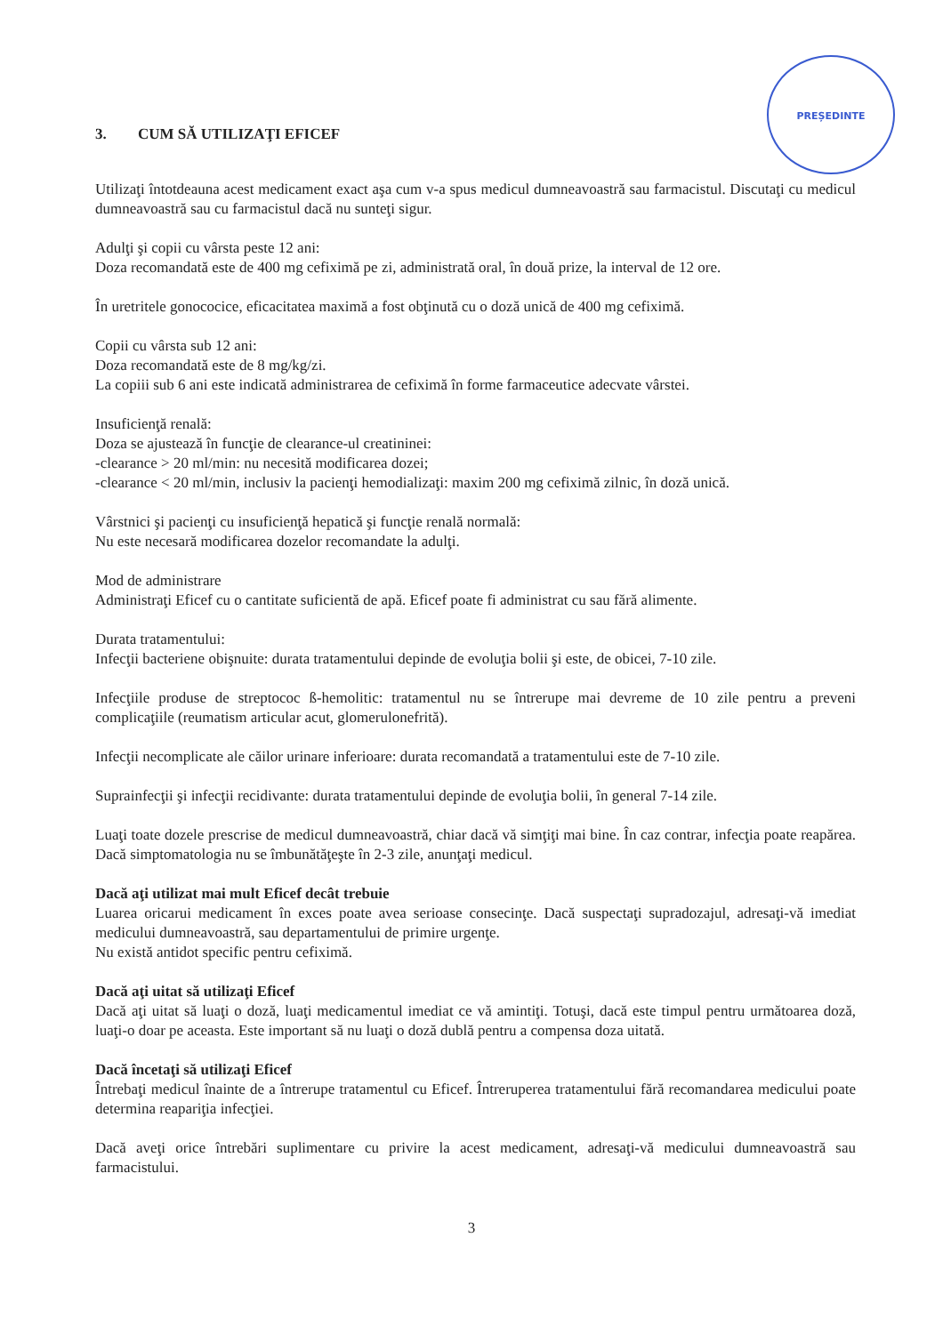PREȘEDINTE
3. CUM SĂ UTILIZAŢI EFICEF
Utilizaţi întotdeauna acest medicament exact aşa cum v-a spus medicul dumneavoastră sau farmacistul. Discutaţi cu medicul dumneavoastră sau cu farmacistul dacă nu sunteţi sigur.
Adulţi şi copii cu vârsta peste 12 ani:
Doza recomandată este de 400 mg cefiximă pe zi, administrată oral, în două prize, la interval de 12 ore.
În uretritele gonococice, eficacitatea maximă a fost obţinută cu o doză unică de 400 mg cefiximă.
Copii cu vârsta sub 12 ani:
Doza recomandată este de 8 mg/kg/zi.
La copiii sub 6 ani este indicată administrarea de cefiximă în forme farmaceutice adecvate vârstei.
Insuficienţă renală:
Doza se ajustează în funcţie de clearance-ul creatininei:
-clearance > 20 ml/min: nu necesită modificarea dozei;
-clearance < 20 ml/min, inclusiv la pacienţi hemodializaţi: maxim 200 mg cefiximă zilnic, în doză unică.
Vârstnici şi pacienţi cu insuficienţă hepatică şi funcţie renală normală:
Nu este necesară modificarea dozelor recomandate la adulţi.
Mod de administrare
Administraţi Eficef cu o cantitate suficientă de apă. Eficef poate fi administrat cu sau fără alimente.
Durata tratamentului:
Infecţii bacteriene obişnuite: durata tratamentului depinde de evoluţia bolii şi este, de obicei, 7-10 zile.
Infecţiile produse de streptococ ß-hemolitic: tratamentul nu se întrerupe mai devreme de 10 zile pentru a preveni complicaţiile (reumatism articular acut, glomerulonefrită).
Infecţii necomplicate ale căilor urinare inferioare: durata recomandată a tratamentului este de 7-10 zile.
Suprainfecţii şi infecţii recidivante: durata tratamentului depinde de evoluţia bolii, în general 7-14 zile.
Luaţi toate dozele prescrise de medicul dumneavoastră, chiar dacă vă simţiţi mai bine. În caz contrar, infecţia poate reapărea. Dacă simptomatologia nu se îmbunătăţeşte în 2-3 zile, anunţaţi medicul.
Dacă aţi utilizat mai mult Eficef decât trebuie
Luarea oricarui medicament în exces poate avea serioase consecinţe. Dacă suspectaţi supradozajul, adresaţi-vă imediat medicului dumneavoastră, sau departamentului de primire urgenţe.
Nu există antidot specific pentru cefiximă.
Dacă aţi uitat să utilizaţi Eficef
Dacă aţi uitat să luaţi o doză, luaţi medicamentul imediat ce vă amintiţi. Totuşi, dacă este timpul pentru următoarea doză, luaţi-o doar pe aceasta. Este important să nu luaţi o doză dublă pentru a compensa doza uitată.
Dacă încetaţi să utilizaţi Eficef
Întrebaţi medicul înainte de a întrerupe tratamentul cu Eficef. Întreruperea tratamentului fără recomandarea medicului poate determina reapariţia infecţiei.
Dacă aveţi orice întrebări suplimentare cu privire la acest medicament, adresaţi-vă medicului dumneavoastră sau farmacistului.
3